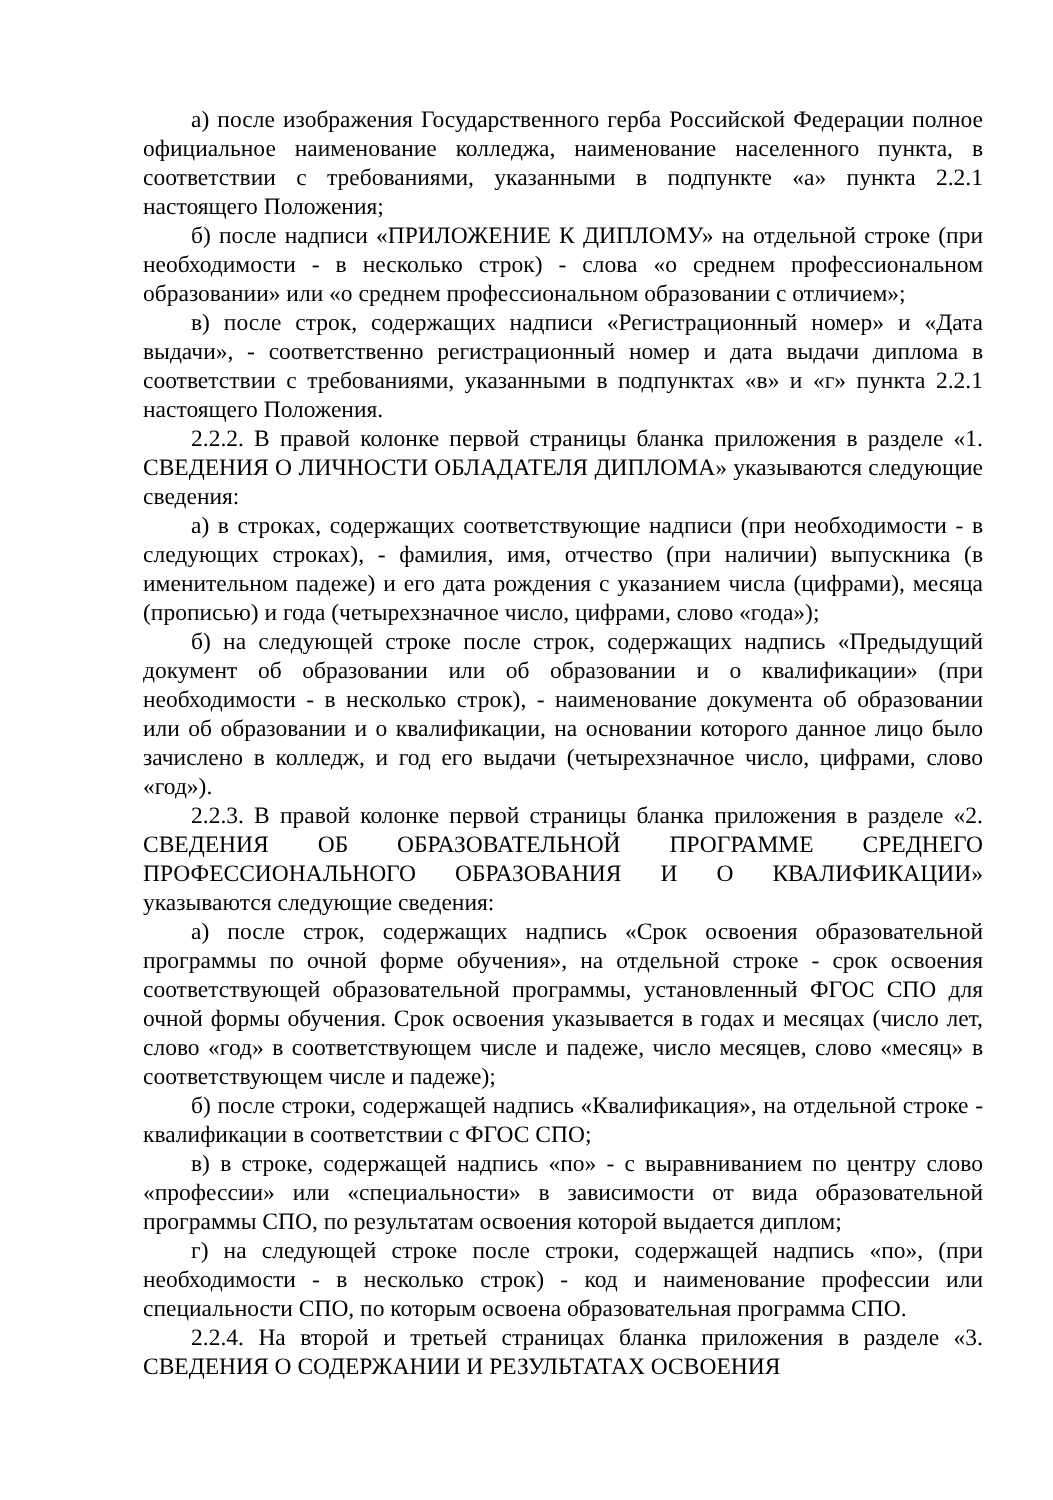а) после изображения Государственного герба Российской Федерации полное официальное наименование колледжа, наименование населенного пункта, в соответствии с требованиями, указанными в подпункте «а» пункта 2.2.1 настоящего Положения;
б) после надписи «ПРИЛОЖЕНИЕ К ДИПЛОМУ» на отдельной строке (при необходимости - в несколько строк) - слова «о среднем профессиональном образовании» или «о среднем профессиональном образовании с отличием»;
в) после строк, содержащих надписи «Регистрационный номер» и «Дата выдачи», - соответственно регистрационный номер и дата выдачи диплома в соответствии с требованиями, указанными в подпунктах «в» и «г» пункта 2.2.1 настоящего Положения.
2.2.2. В правой колонке первой страницы бланка приложения в разделе «1. СВЕДЕНИЯ О ЛИЧНОСТИ ОБЛАДАТЕЛЯ ДИПЛОМА» указываются следующие сведения:
а) в строках, содержащих соответствующие надписи (при необходимости - в следующих строках), - фамилия, имя, отчество (при наличии) выпускника (в именительном падеже) и его дата рождения с указанием числа (цифрами), месяца (прописью) и года (четырехзначное число, цифрами, слово «года»);
б) на следующей строке после строк, содержащих надпись «Предыдущий документ об образовании или об образовании и о квалификации» (при необходимости - в несколько строк), - наименование документа об образовании или об образовании и о квалификации, на основании которого данное лицо было зачислено в колледж, и год его выдачи (четырехзначное число, цифрами, слово «год»).
2.2.3. В правой колонке первой страницы бланка приложения в разделе «2. СВЕДЕНИЯ ОБ ОБРАЗОВАТЕЛЬНОЙ ПРОГРАММЕ СРЕДНЕГО ПРОФЕССИОНАЛЬНОГО ОБРАЗОВАНИЯ И О КВАЛИФИКАЦИИ» указываются следующие сведения:
а) после строк, содержащих надпись «Срок освоения образовательной программы по очной форме обучения», на отдельной строке - срок освоения соответствующей образовательной программы, установленный ФГОС СПО для очной формы обучения. Срок освоения указывается в годах и месяцах (число лет, слово «год» в соответствующем числе и падеже, число месяцев, слово «месяц» в соответствующем числе и падеже);
б) после строки, содержащей надпись «Квалификация», на отдельной строке - квалификации в соответствии с ФГОС СПО;
в) в строке, содержащей надпись «по» - с выравниванием по центру слово «профессии» или «специальности» в зависимости от вида образовательной программы СПО, по результатам освоения которой выдается диплом;
г) на следующей строке после строки, содержащей надпись «по», (при необходимости - в несколько строк) - код и наименование профессии или специальности СПО, по которым освоена образовательная программа СПО.
2.2.4. На второй и третьей страницах бланка приложения в разделе «3. СВЕДЕНИЯ О СОДЕРЖАНИИ И РЕЗУЛЬТАТАХ ОСВОЕНИЯ